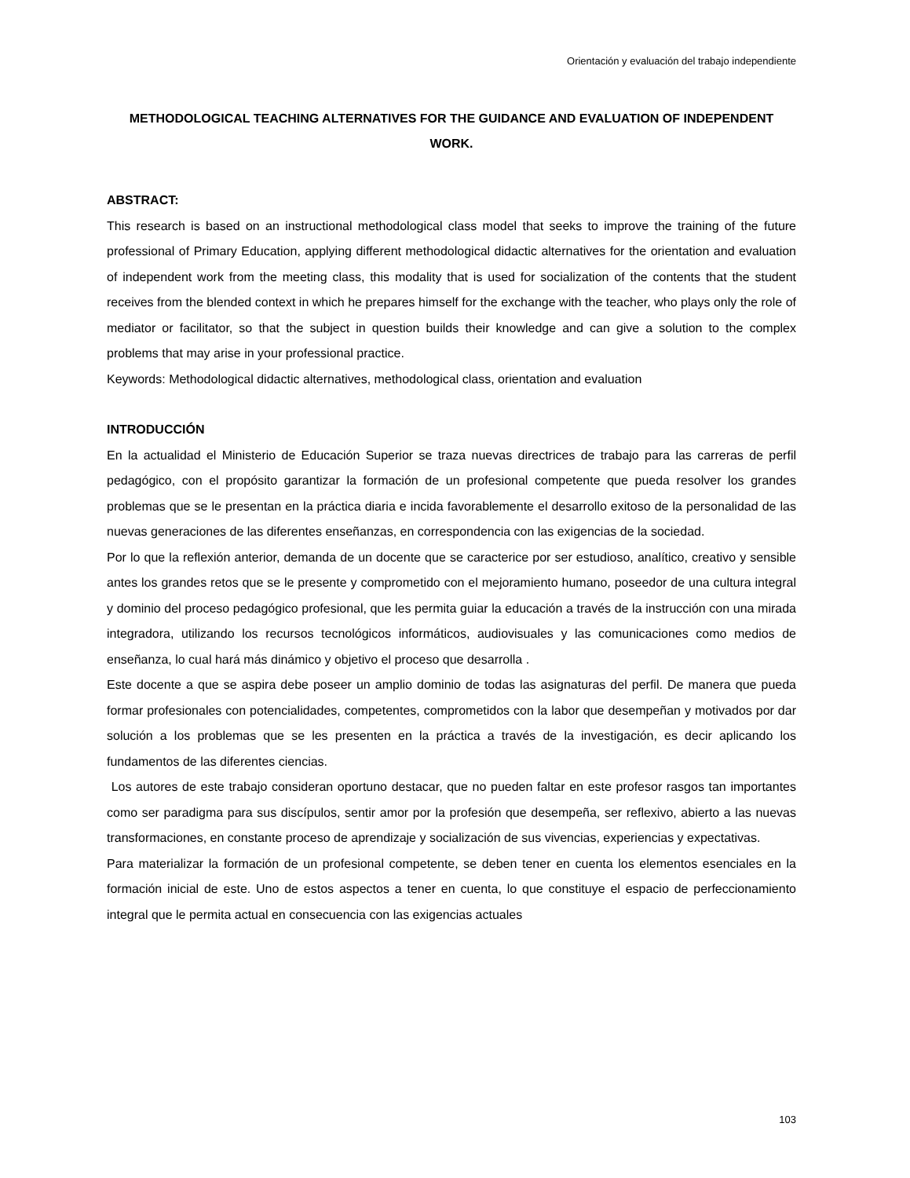Orientación y evaluación del trabajo independiente
METHODOLOGICAL TEACHING ALTERNATIVES FOR THE GUIDANCE AND EVALUATION OF INDEPENDENT WORK.
ABSTRACT:
This research is based on an instructional methodological class model that seeks to improve the training of the future professional of Primary Education, applying different methodological didactic alternatives for the orientation and evaluation of independent work from the meeting class, this modality that is used for socialization of the contents that the student receives from the blended context in which he prepares himself for the exchange with the teacher, who plays only the role of mediator or facilitator, so that the subject in question builds their knowledge and can give a solution to the complex problems that may arise in your professional practice.
Keywords: Methodological didactic alternatives, methodological class, orientation and evaluation
INTRODUCCIÓN
En la actualidad el Ministerio de Educación Superior se traza nuevas directrices de trabajo para las carreras de perfil pedagógico, con el propósito garantizar la formación de un profesional competente que pueda resolver los grandes problemas que se le presentan en la práctica diaria e incida favorablemente el desarrollo exitoso de la personalidad de las nuevas generaciones de las diferentes enseñanzas, en correspondencia con las exigencias de la sociedad.
Por lo que la reflexión anterior, demanda de un docente que se caracterice por ser estudioso, analítico, creativo y sensible antes los grandes retos que se le presente y comprometido con el mejoramiento humano, poseedor de una cultura integral y dominio del proceso pedagógico profesional, que les permita guiar la educación a través de la instrucción con una mirada integradora, utilizando los recursos tecnológicos informáticos, audiovisuales y las comunicaciones como medios de enseñanza, lo cual hará más dinámico y objetivo el proceso que desarrolla .
Este docente a que se aspira debe poseer un amplio dominio de todas las asignaturas del perfil. De manera que pueda formar profesionales con potencialidades, competentes, comprometidos con la labor que desempeñan y motivados por dar solución a los problemas que se les presenten en la práctica a través de la investigación, es decir aplicando los fundamentos de las diferentes ciencias.
Los autores de este trabajo consideran oportuno destacar, que no pueden faltar en este profesor rasgos tan importantes como ser paradigma para sus discípulos, sentir amor por la profesión que desempeña, ser reflexivo, abierto a las nuevas transformaciones, en constante proceso de aprendizaje y socialización de sus vivencias, experiencias y expectativas.
Para materializar la formación de un profesional competente, se deben tener en cuenta los elementos esenciales en la formación inicial de este. Uno de estos aspectos a tener en cuenta, lo que constituye el espacio de perfeccionamiento integral que le permita actual en consecuencia con las exigencias actuales
103